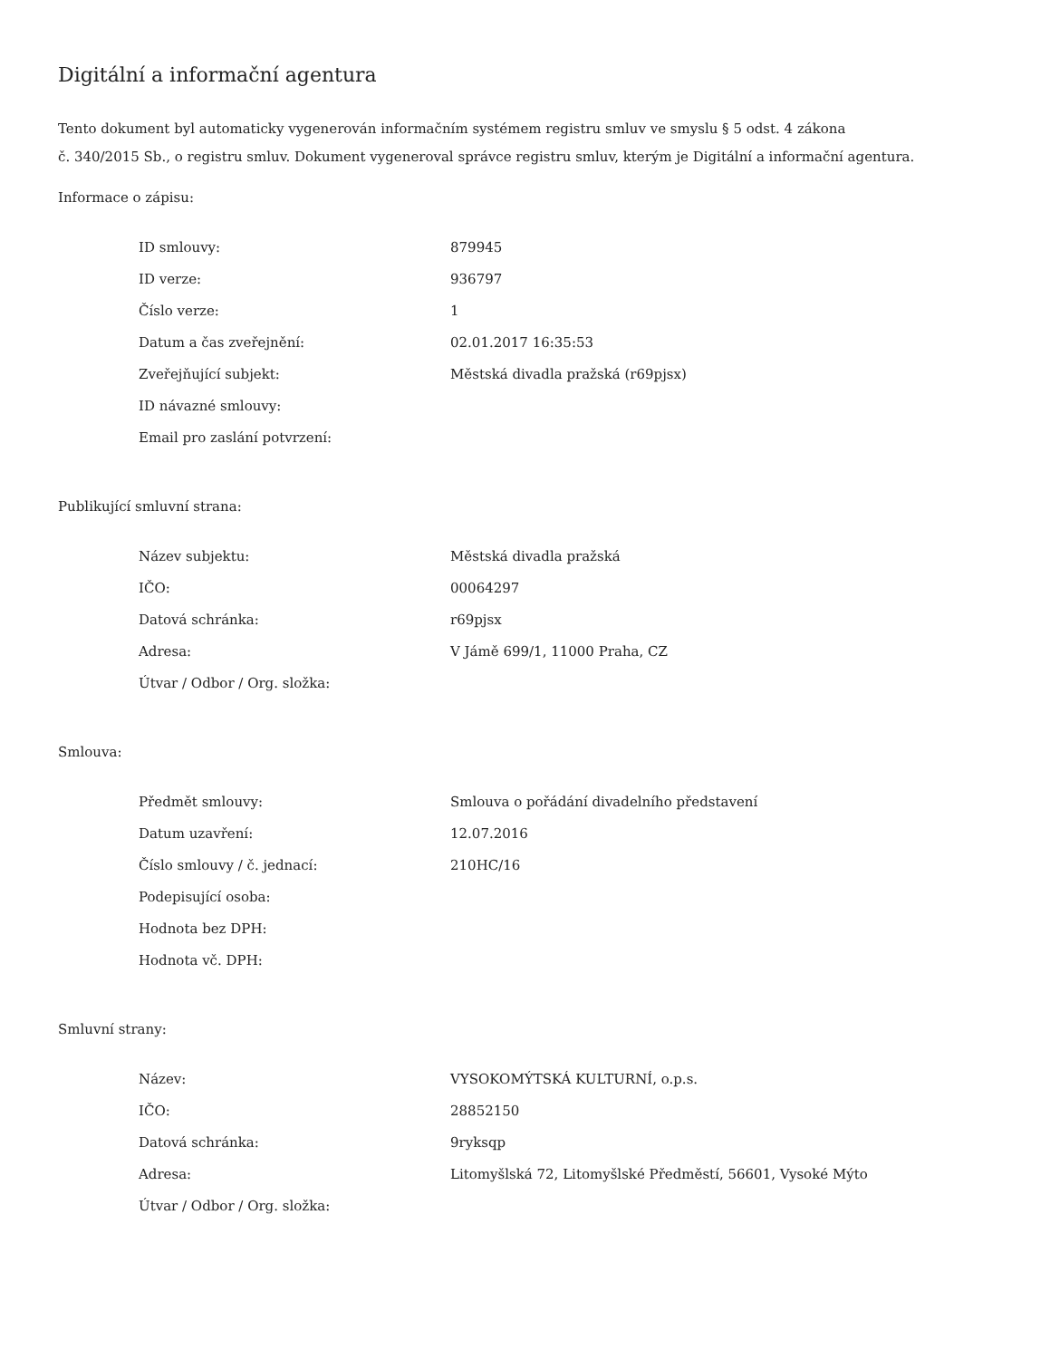Digitální a informační agentura
Tento dokument byl automaticky vygenerován informačním systémem registru smluv ve smyslu § 5 odst. 4 zákona
č. 340/2015 Sb., o registru smluv. Dokument vygeneroval správce registru smluv, kterým je Digitální a informační agentura.
Informace o zápisu:
| ID smlouvy: | 879945 |
| ID verze: | 936797 |
| Číslo verze: | 1 |
| Datum a čas zveřejnění: | 02.01.2017 16:35:53 |
| Zveřejňující subjekt: | Městská divadla pražská (r69pjsx) |
| ID návazné smlouvy: | |
| Email pro zaslání potvrzení: | |
Publikující smluvní strana:
| Název subjektu: | Městská divadla pražská |
| IČO: | 00064297 |
| Datová schránka: | r69pjsx |
| Adresa: | V Jámě 699/1, 11000 Praha, CZ |
| Útvar / Odbor / Org. složka: | |
Smlouva:
| Předmět smlouvy: | Smlouva o pořádání divadelního představení |
| Datum uzavření: | 12.07.2016 |
| Číslo smlouvy / č. jednací: | 210HC/16 |
| Podepisující osoba: | |
| Hodnota bez DPH: | |
| Hodnota vč. DPH: | |
Smluvní strany:
| Název: | VYSOKOMÝTSKÁ KULTURNÍ, o.p.s. |
| IČO: | 28852150 |
| Datová schránka: | 9ryksqp |
| Adresa: | Litomyšlská 72, Litomyšlské Předměstí, 56601, Vysoké Mýto |
| Útvar / Odbor / Org. složka: | |